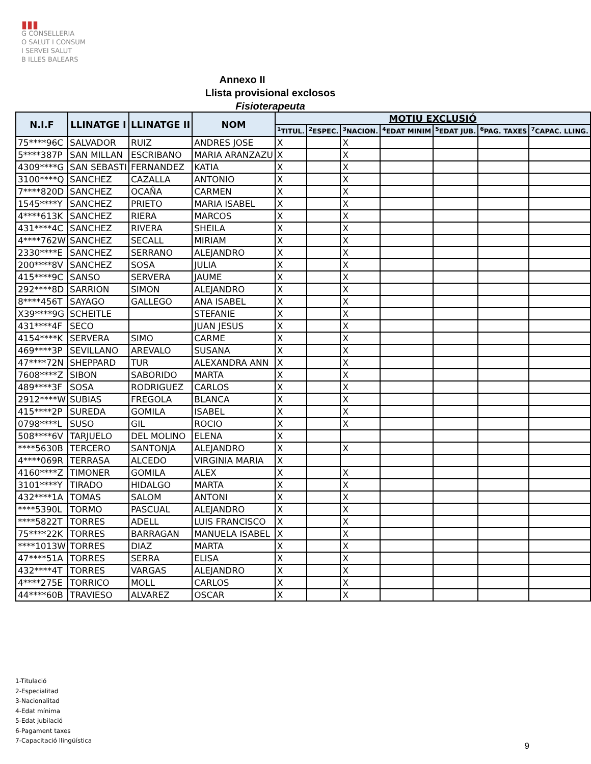▮▮▮
G CONSELLERIA
O SALUT I CONSUM
I SERVEI SALUT
B ILLES BALEARS
Annexo II
Llista provisional exclosos
Fisioterapeuta
| N.I.F | LLINATGE I | LLINATGE II | NOM | MOTIU EXCLUSIÓ | | | | | | |
| --- | --- | --- | --- | --- | --- | --- | --- | --- | --- | --- |
| | | | | <sup>1</sup> TITUL. | <sup>2</sup> ESPEC. | <sup>3</sup> NACION. | <sup>4</sup> EDAT MINIM | <sup>5</sup> EDAT JUB. | <sup>6</sup> PAG. TAXES | <sup>7</sup>CAPAC. LLING. |
| 75****96C | SALVADOR | RUIZ | ANDRES JOSE | X | | X | | | | |
| 5****387P | SAN MILLAN | ESCRIBANO | MARIA ARANZAZU | X | | X | | | | |
| 4309****G | SAN SEBASTI | FERNANDEZ | KATIA | X | | X | | | | |
| 3100****Q | SANCHEZ | CAZALLA | ANTONIO | X | | X | | | | |
| 7****820D | SANCHEZ | OCAÑA | CARMEN | X | | X | | | | |
| 1545****Y | SANCHEZ | PRIETO | MARIA ISABEL | X | | X | | | | |
| 4****613K | SANCHEZ | RIERA | MARCOS | X | | X | | | | |
| 431****4C | SANCHEZ | RIVERA | SHEILA | X | | X | | | | |
| 4****762W | SANCHEZ | SECALL | MIRIAM | X | | X | | | | |
| 2330****E | SANCHEZ | SERRANO | ALEJANDRO | X | | X | | | | |
| 200****8V | SANCHEZ | SOSA | JULIA | X | | X | | | | |
| 415****9C | SANSO | SERVERA | JAUME | X | | X | | | | |
| 292****8D | SARRION | SIMON | ALEJANDRO | X | | X | | | | |
| 8****456T | SAYAGO | GALLEGO | ANA ISABEL | X | | X | | | | |
| X39****9G | SCHEITLE | | STEFANIE | X | | X | | | | |
| 431****4F | SECO | | JUAN JESUS | X | | X | | | | |
| 4154****K | SERVERA | SIMO | CARME | X | | X | | | | |
| 469****3P | SEVILLANO | AREVALO | SUSANA | X | | X | | | | |
| 47****72N | SHEPPARD | TUR | ALEXANDRA ANN | X | | X | | | | |
| 7608****Z | SIBON | SABORIDO | MARTA | X | | X | | | | |
| 489****3F | SOSA | RODRIGUEZ | CARLOS | X | | X | | | | |
| 2912****W | SUBIAS | FREGOLA | BLANCA | X | | X | | | | |
| 415****2P | SUREDA | GOMILA | ISABEL | X | | X | | | | |
| 0798****L | SUSO | GIL | ROCIO | X | | X | | | | |
| 508****6V | TARJUELO | DEL MOLINO | ELENA | X | | | | | | |
| ****5630B | TERCERO | SANTONJA | ALEJANDRO | X | | X | | | | |
| 4****069R | TERRASA | ALCEDO | VIRGINIA MARIA | X | | | | | | |
| 4160****Z | TIMONER | GOMILA | ALEX | X | | X | | | | |
| 3101****Y | TIRADO | HIDALGO | MARTA | X | | X | | | | |
| 432****1A | TOMAS | SALOM | ANTONI | X | | X | | | | |
| ****5390L | TORMO | PASCUAL | ALEJANDRO | X | | X | | | | |
| ****5822T | TORRES | ADELL | LUIS FRANCISCO | X | | X | | | | |
| 75****22K | TORRES | BARRAGAN | MANUELA ISABEL | X | | X | | | | |
| ****1013W | TORRES | DIAZ | MARTA | X | | X | | | | |
| 47****51A | TORRES | SERRA | ELISA | X | | X | | | | |
| 432****4T | TORRES | VARGAS | ALEJANDRO | X | | X | | | | |
| 4****275E | TORRICO | MOLL | CARLOS | X | | X | | | | |
| 44****60B | TRAVIESO | ALVAREZ | OSCAR | X | | X | | | | |
1-Titulació
2-Especialitad
3-Nacionalitad
4-Edat mínima
5-Edat jubilació
6-Pagament taxes
7-Capacitació llingüística
9